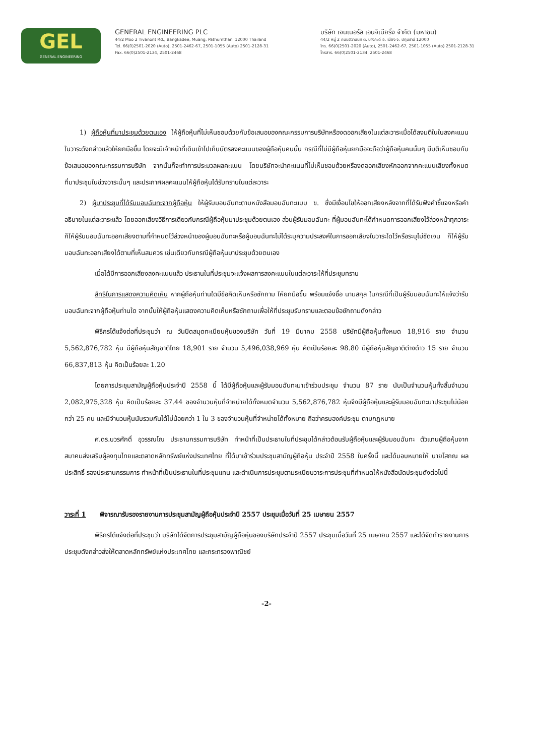GEL
GENERAL ENGINEERING
GENERAL ENGINEERING PLC
44/2 Moo 2 Tivanont Rd., Bangkadee, Muang, Pathumthani 12000 Thailand
Tel. 66(0)2501-2020 (Auto), 2501-2462-67, 2501-1055 (Auto) 2501-2128-31
Fax. 66(0)2501-2134, 2501-2468
บริษัท เจนเนอรัล เอนจิเนียริ่ง จำกัด (มหาชน)
44/2 หมู่ 2 ถนนติวานนท์ ต. บางกะดี อ. เมือง จ. ปทุมธานี 12000
โทร. 66(0)2501-2020 (Auto), 2501-2462-67, 2501-1055 (Auto) 2501-2128-31
โทรสาร. 66(0)2501-2134, 2501-2468
1) ผู้ถือหุ้นที่มาประชุมด้วยตนเอง ให้ผู้ถือหุ้นที่ไม่เห็นชอบด้วยกับข้อเสนอของคณะกรรมการบริษัทหรืองดออกเสียงในแต่ละวาระเมื่อได้ลงมติในใบลงคะแนนในวาระดังกล่าวแล้วให้ยกมือขึ้น โดยจะมีเจ้าหน้าที่เดินเข้าไปเก็บบัตรลงคะแนนของผู้ถือหุ้นคนนั้น กรณีที่ไม่มีผู้ถือหุ้นยกมือจะถือว่าผู้ถือหุ้นคนนั้นๆ มีมติเห็นชอบกับข้อเสนอของคณะกรรมการบริษัท จากนั้นก็จะทำการประมวลผลคะแนน โดยบริษัทจะนำคะแนนที่ไม่เห็นชอบด้วยหรืองดออกเสียงหักออกจากคะแนนเสียงทั้งหมดที่มาประชุมในช่วงวาระนั้นๆ และประกาศผลคะแนนให้ผู้ถือหุ้นได้รับทราบในแต่ละวาระ
2) ผู้มาประชุมที่ได้รับมอบฉันทะจากผู้ถือหุ้น ให้ผู้รับมอบฉันทะตามหนังสือมอบฉันทะแบบ ข. ซึ่งมีเงื่อนไขให้ออกเสียงหลังจากที่ได้รับฟังคำชี้แจงหรือคำอธิบายในแต่ละวาระแล้ว โดยออกเสียงวิธีการเดียวกับกรณีผู้ถือหุ้นมาประชุมด้วยตนเอง ส่วนผู้รับมอบฉันทะ ที่ผู้มอบฉันทะได้กำหนดการออกเสียงไว้ล่วงหน้าทุกวาระก็ให้ผู้รับมอบฉันทะออกเสียงตามที่กำหนดไว้ล่วงหน้าของผู้มอบฉันทะหรือผู้มอบฉันทะไม่ได้ระบุความประสงค์ในการออกเสียงในวาระใดไว้หรือระบุไม่ชัดเจน ก็ให้ผู้รับมอบฉันทะออกเสียงได้ตามที่เห็นสมควร เช่นเดียวกับกรณีผู้ถือหุ้นมาประชุมด้วยตนเอง
เมื่อได้มีการออกเสียงลงคะแนนแล้ว ประธานในที่ประชุมจะแจ้งผลการลงคะแนนในแต่ละวาระให้ที่ประชุมทราบ
สิทธิในการแสดงความคิดเห็น หากผู้ถือหุ้นท่านใดมีข้อคิดเห็นหรือซักถาม ให้ยกมือขึ้น พร้อมแจ้งชื่อ นามสกุล ในกรณีที่เป็นผู้รับมอบฉันทะให้แจ้งว่ารับมอบฉันทะจากผู้ถือหุ้นท่านใด จากนั้นให้ผู้ถือหุ้นแสดงความคิดเห็นหรือซักถามเพื่อให้ที่ประชุมรับทราบและตอบข้อซักถามดังกล่าว
พิธีกรได้แจ้งต่อที่ประชุมว่า ณ วันปิดสมุดทะเบียนหุ้นของบริษัท วันที่ 19 มีนาคม 2558 บริษัทมีผู้ถือหุ้นทั้งหมด 18,916 ราย จำนวน 5,562,876,782 หุ้น มีผู้ถือหุ้นสัญชาติไทย 18,901 ราย จำนวน 5,496,038,969 หุ้น คิดเป็นร้อยละ 98.80 มีผู้ถือหุ้นสัญชาติต่างด้าว 15 ราย จำนวน 66,837,813 หุ้น คิดเป็นร้อยละ 1.20
โดยการประชุมสามัญผู้ถือหุ้นประจำปี 2558 นี้ ได้มีผู้ถือหุ้นและผู้รับมอบฉันทะมาเข้าร่วมประชุม จำนวน 87 ราย นับเป็นจำนวนหุ้นทั้งสิ้นจำนวน 2,082,975,328 หุ้น คิดเป็นร้อยละ 37.44 ของจำนวนหุ้นที่จำหน่ายได้ทั้งหมดจำนวน 5,562,876,782 หุ้นจึงมีผู้ถือหุ้นและผู้รับมอบฉันทะมาประชุมไม่น้อยกว่า 25 คน และมีจำนวนหุ้นนับรวมกันได้ไม่น้อยกว่า 1 ใน 3 ของจำนวนหุ้นที่จำหน่ายได้ทั้งหมาย ถือว่าครบองค์ประชุม ตามกฎหมาย
ศ.ดร.บวรศักดิ์ อุวรรณโณ ประธานกรรมการบริษัท ทำหน้าที่เป็นประธานในที่ประชุมได้กล่าวต้อนรับผู้ถือหุ้นและผู้รับมอบฉันทะ ตัวแทนผู้ถือหุ้นจากสมาคมส่งเสริมผู้ลงทุนไทยและตลาดหลักทรัพย์แห่งประเทศไทย ที่ได้มาเข้าร่วมประชุมสามัญผู้ถือหุ้น ประจำปี 2558 ในครั้งนี้ และได้มอบหมายให้ นายโสภณ ผลประสิทธิ์ รองประธานกรรมการ ทำหน้าที่เป็นประธานในที่ประชุมแทน และดำเนินการประชุมตามระเบียบวาระการประชุมที่กำหนดให้หนังสือนัดประชุมดังต่อไปนี้
วาระที่ 1 พิจารณารับรองรายงานการประชุมสามัญผู้ถือหุ้นประจำปี 2557 ประชุมเมื่อวันที่ 25 เมษายน 2557
พิธีกรได้แจ้งต่อที่ประชุมว่า บริษัทได้จัดการประชุมสามัญผู้ถือหุ้นของบริษัทประจำปี 2557 ประชุมเมื่อวันที่ 25 เมษายน 2557 และได้จัดทำรายงานการประชุมดังกล่าวส่งให้ตลาดหลักทรัพย์แห่งประเทศไทย และกระทรวงพาณิชย์
-2-